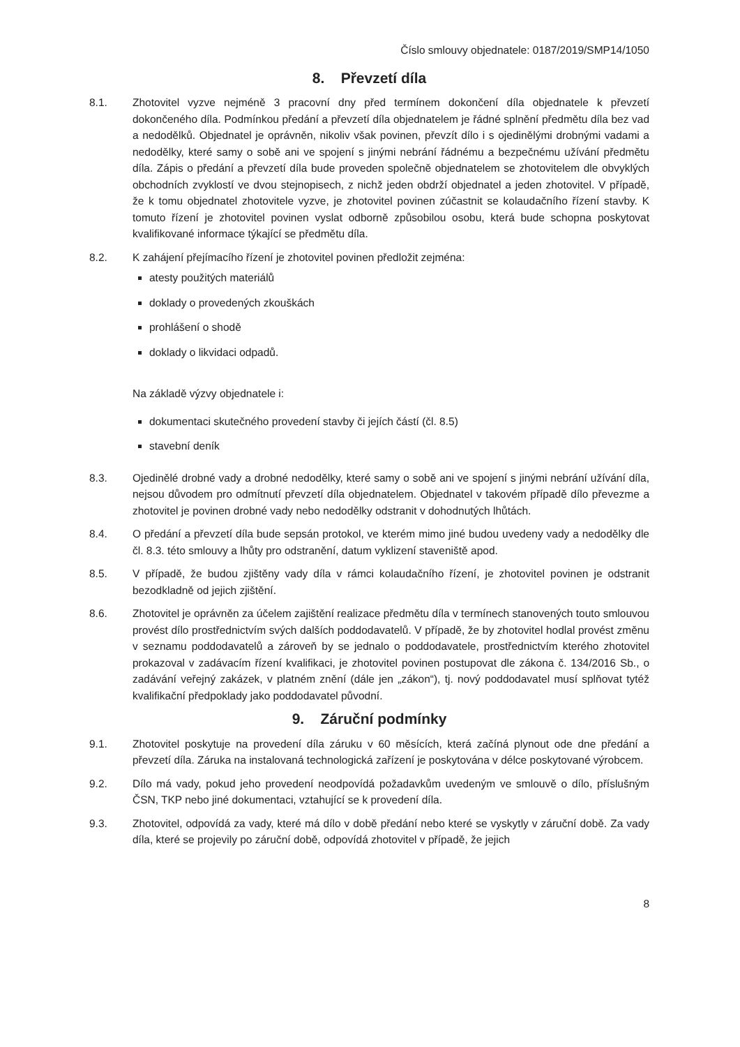Číslo smlouvy objednatele: 0187/2019/SMP14/1050
8. Převzetí díla
8.1. Zhotovitel vyzve nejméně 3 pracovní dny před termínem dokončení díla objednatele k převzetí dokončeného díla. Podmínkou předání a převzetí díla objednatelem je řádné splnění předmětu díla bez vad a nedodělků. Objednatel je oprávněn, nikoliv však povinen, převzít dílo i s ojedinělými drobnými vadami a nedodělky, které samy o sobě ani ve spojení s jinými nebrání řádnému a bezpečnému užívání předmětu díla. Zápis o předání a převzetí díla bude proveden společně objednatelem se zhotovitelem dle obvyklých obchodních zvyklostí ve dvou stejnopisech, z nichž jeden obdrží objednatel a jeden zhotovitel. V případě, že k tomu objednatel zhotovitele vyzve, je zhotovitel povinen zúčastnit se kolaudačního řízení stavby. K tomuto řízení je zhotovitel povinen vyslat odborně způsobilou osobu, která bude schopna poskytovat kvalifikované informace týkající se předmětu díla.
8.2. K zahájení přejímacího řízení je zhotovitel povinen předložit zejména:
atesty použitých materiálů
doklady o provedených zkouškách
prohlášení o shodě
doklady o likvidaci odpadů.
Na základě výzvy objednatele i:
dokumentaci skutečného provedení stavby či jejích částí (čl. 8.5)
stavební deník
8.3. Ojedinělé drobné vady a drobné nedodělky, které samy o sobě ani ve spojení s jinými nebrání užívání díla, nejsou důvodem pro odmítnutí převzetí díla objednatelem. Objednatel v takovém případě dílo převezme a zhotovitel je povinen drobné vady nebo nedodělky odstranit v dohodnutých lhůtách.
8.4. O předání a převzetí díla bude sepsán protokol, ve kterém mimo jiné budou uvedeny vady a nedodělky dle čl. 8.3. této smlouvy a lhůty pro odstranění, datum vyklizení staveniště apod.
8.5. V případě, že budou zjištěny vady díla v rámci kolaudačního řízení, je zhotovitel povinen je odstranit bezodkladně od jejich zjištění.
8.6. Zhotovitel je oprávněn za účelem zajištění realizace předmětu díla v termínech stanovených touto smlouvou provést dílo prostřednictvím svých dalších poddodavatelů. V případě, že by zhotovitel hodlal provést změnu v seznamu poddodavatelů a zároveň by se jednalo o poddodavatele, prostřednictvím kterého zhotovitel prokazoval v zadávacím řízení kvalifikaci, je zhotovitel povinen postupovat dle zákona č. 134/2016 Sb., o zadávání veřejný zakázek, v platném znění (dále jen „zákon“), tj. nový poddodavatel musí splňovat tytéž kvalifikační předpoklady jako poddodavatel původní.
9. Záruční podmínky
9.1. Zhotovitel poskytuje na provedení díla záruku v 60 měsících, která začíná plynout ode dne předání a převzetí díla. Záruka na instalovaná technologická zařízení je poskytována v délce poskytované výrobcem.
9.2. Dílo má vady, pokud jeho provedení neodpovídá požadavkům uvedeným ve smlouvě o dílo, příslušným ČSN, TKP nebo jiné dokumentaci, vztahující se k provedení díla.
9.3. Zhotovitel, odpovídá za vady, které má dílo v době předání nebo které se vyskytly v záruční době. Za vady díla, které se projevily po záruční době, odpovídá zhotovitel v případě, že jejich
8